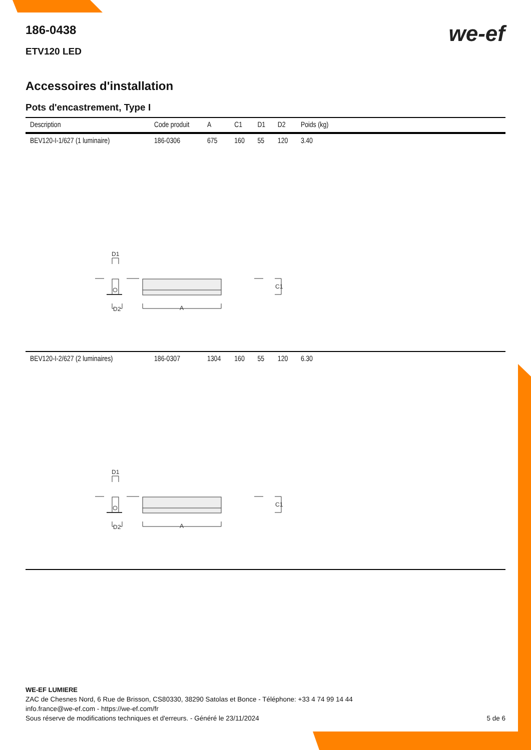we-ef
186-0438
ETV120 LED
Accessoires d'installation
Pots d'encastrement, Type I
| Description | Code produit | A | C1 | D1 | D2 | Poids (kg) |
| --- | --- | --- | --- | --- | --- | --- |
| BEV120-I-1/627 (1 luminaire) | 186-0306 | 675 | 160 | 55 | 120 | 3.40 |
| D1 D2 A C1 | | | | | | |
| BEV120-I-2/627 (2 luminaires) | 186-0307 | 1304 | 160 | 55 | 120 | 6.30 |
| D1 D2 A C1 | | | | | | |
WE-EF LUMIERE
ZAC de Chesnes Nord, 6 Rue de Brisson, CS80330, 38290 Satolas et Bonce - Téléphone: +33 4 74 99 14 44
info.france@we-ef.com - https://we-ef.com/fr
Sous réserve de modifications techniques et d'erreurs. - Généré le 23/11/2024 5 de 6